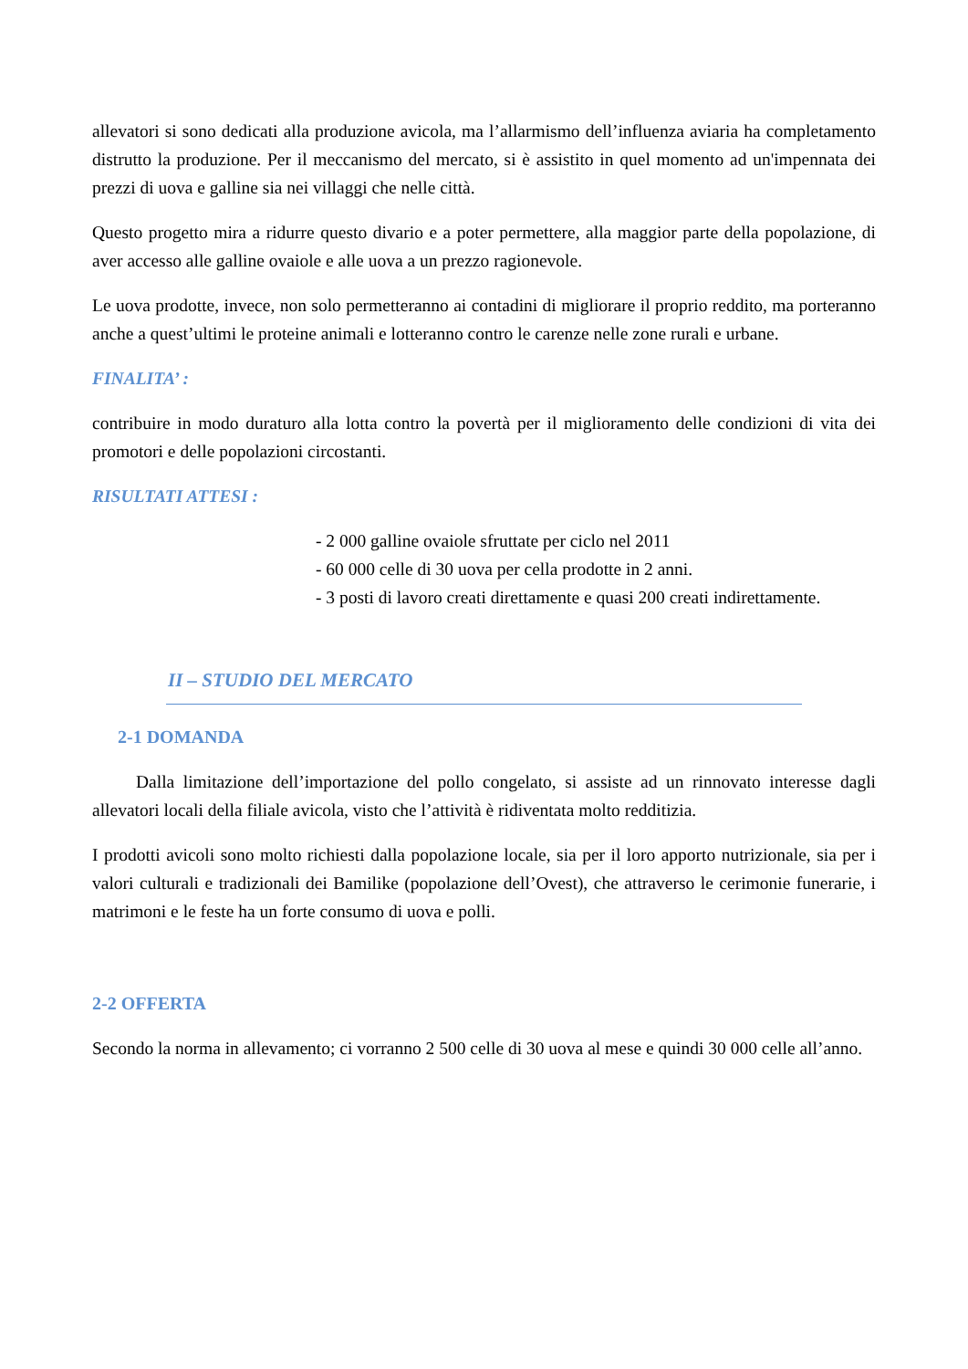allevatori si sono dedicati alla produzione avicola, ma l’allarmismo dell’influenza aviaria ha completamento distrutto la produzione. Per il meccanismo del mercato, si è assistito in quel momento ad un'impennata dei prezzi di uova e galline sia nei villaggi che nelle città.
Questo progetto mira a ridurre questo divario e a poter permettere, alla maggior parte della popolazione, di aver accesso alle galline ovaiole e alle uova a un prezzo ragionevole.
Le uova prodotte, invece, non solo permetteranno ai contadini di migliorare il proprio reddito, ma porteranno anche a quest’ultimi le proteine animali e lotteranno contro le carenze nelle zone rurali e urbane.
FINALITA’ :
contribuire in modo duraturo alla lotta contro la povertà per il miglioramento delle condizioni di vita dei promotori e delle popolazioni circostanti.
RISULTATI ATTESI :
- 2 000 galline ovaiole sfruttate per ciclo nel 2011
- 60 000 celle di 30 uova per cella prodotte in 2 anni.
- 3 posti di lavoro creati direttamente e quasi 200 creati indirettamente.
II – STUDIO DEL MERCATO
2-1 DOMANDA
Dalla limitazione dell’importazione del pollo congelato, si assiste ad un rinnovato interesse dagli allevatori locali della filiale avicola, visto che l’attività è ridiventata molto redditizia.
I prodotti avicoli sono molto richiesti dalla popolazione locale, sia per il loro apporto nutrizionale, sia per i valori culturali e tradizionali dei Bamilike (popolazione dell’Ovest), che attraverso le cerimonie funerarie, i matrimoni e le feste ha un forte consumo di uova e polli.
2-2 OFFERTA
Secondo la norma in allevamento; ci vorranno 2 500 celle di 30 uova al mese e quindi 30 000 celle all’anno.